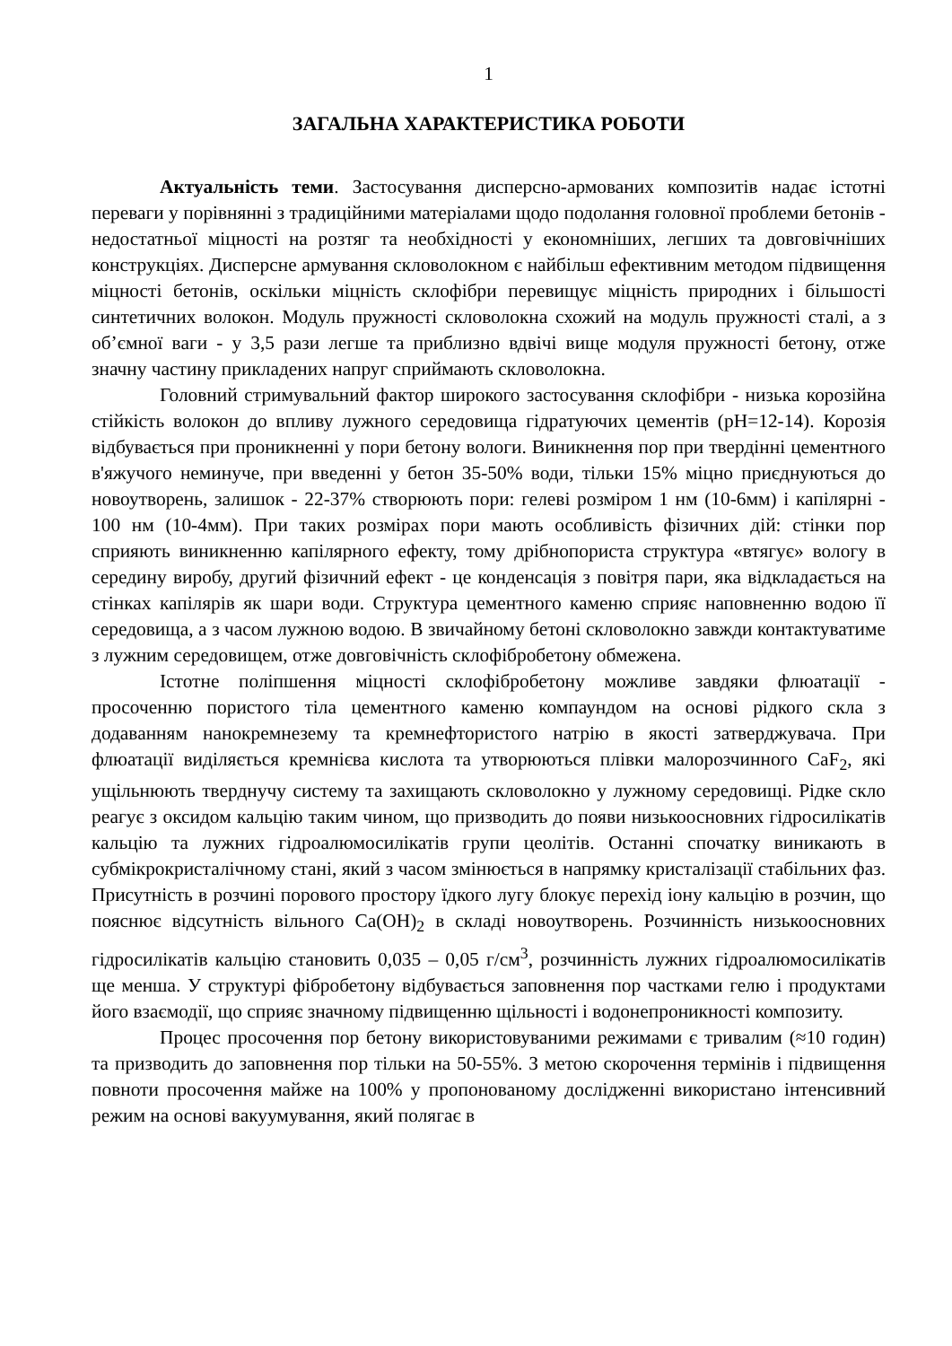1
ЗАГАЛЬНА ХАРАКТЕРИСТИКА РОБОТИ
Актуальність теми. Застосування дисперсно-армованих композитів надає істотні переваги у порівнянні з традиційними матеріалами щодо подолання головної проблеми бетонів - недостатньої міцності на розтяг та необхідності у економніших, легших та довговічніших конструкціях. Дисперсне армування скловолокном є найбільш ефективним методом підвищення міцності бетонів, оскільки міцність склофібри перевищує міцність природних і більшості синтетичних волокон. Модуль пружності скловолокна схожий на модуль пружності сталі, а з об’ємної ваги - у 3,5 рази легше та приблизно вдвічі вище модуля пружності бетону, отже значну частину прикладених напруг сприймають скловолокна.
Головний стримувальний фактор широкого застосування склофібри - низька корозійна стійкість волокон до впливу лужного середовища гідратуючих цементів (pH=12-14). Корозія відбувається при проникненні у пори бетону вологи. Виникнення пор при твердінні цементного в'яжучого неминуче, при введенні у бетон 35-50% води, тільки 15% міцно приєднуються до новоутворень, залишок - 22-37% створюють пори: гелеві розміром 1 нм (10-6мм) і капілярні - 100 нм (10-4мм). При таких розмірах пори мають особливість фізичних дій: стінки пор сприяють виникненню капілярного ефекту, тому дрібнопориста структура «втягує» вологу в середину виробу, другий фізичний ефект - це конденсація з повітря пари, яка відкладається на стінках капілярів як шари води. Структура цементного каменю сприяє наповненню водою її середовища, а з часом лужною водою. В звичайному бетоні скловолокно завжди контактуватиме з лужним середовищем, отже довговічність склофібробетону обмежена.
Істотне поліпшення міцності склофібробетону можливе завдяки флюатації - просоченню пористого тіла цементного каменю компаундом на основі рідкого скла з додаванням нанокремнезему та кремнефтористого натрію в якості затверджувача. При флюатації виділяється кремнієва кислота та утворюються плівки малорозчинного CaF<sub>2</sub>, які ущільнюють тверднучу систему та захищають скловолокно у лужному середовищі. Рідке скло реагує з оксидом кальцію таким чином, що призводить до появи низькоосновних гідросилікатів кальцію та лужних гідроалюмосилікатів групи цеолітів. Останні спочатку виникають в субмікрокристалічному стані, який з часом змінюється в напрямку кристалізації стабільних фаз. Присутність в розчині порового простору їдкого лугу блокує перехід іону кальцію в розчин, що пояснює відсутність вільного Ca(OH)<sub>2</sub> в складі новоутворень. Розчинність низькоосновних гідросилікатів кальцію становить 0,035 – 0,05 г/см<sup>3</sup>, розчинність лужних гідроалюмосилікатів ще менша. У структурі фібробетону відбувається заповнення пор частками гелю і продуктами його взаємодії, що сприяє значному підвищенню щільності і водонепроникності композиту.
Процес просочення пор бетону використовуваними режимами є тривалим (≈10 годин) та призводить до заповнення пор тільки на 50-55%. З метою скорочення термінів і підвищення повноти просочення майже на 100% у пропонованому дослідженні використано інтенсивний режим на основі вакуумування, який полягає в